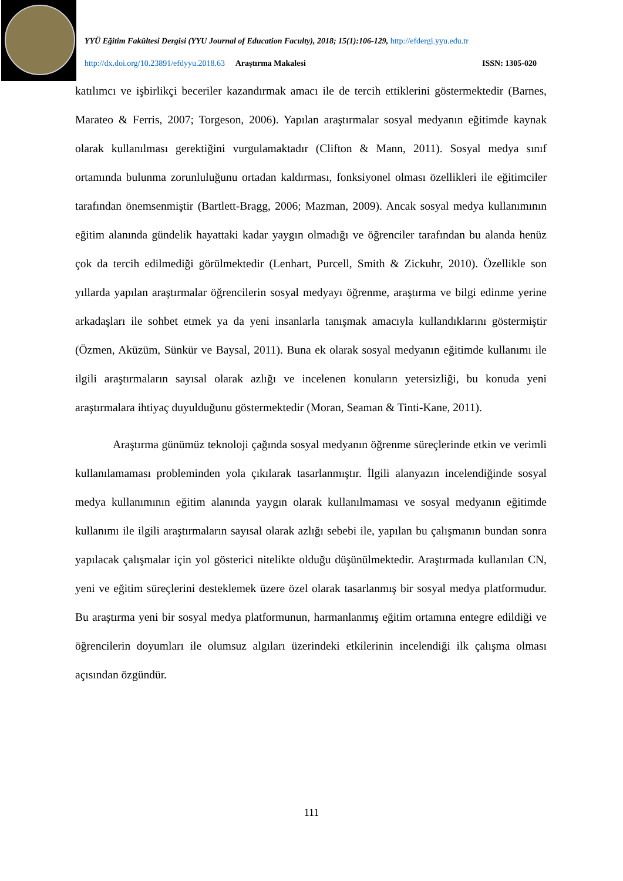YYÜ Eğitim Fakültesi Dergisi (YYU Journal of Education Faculty), 2018; 15(1):106-129, http://efdergi.yyu.edu.tr
http://dx.doi.org/10.23891/efdyyu.2018.63 Araştırma Makalesi ISSN: 1305-020
katılımcı ve işbirlikçi beceriler kazandırmak amacı ile de tercih ettiklerini göstermektedir (Barnes, Marateo & Ferris, 2007; Torgeson, 2006). Yapılan araştırmalar sosyal medyanın eğitimde kaynak olarak kullanılması gerektiğini vurgulamaktadır (Clifton & Mann, 2011). Sosyal medya sınıf ortamında bulunma zorunluluğunu ortadan kaldırması, fonksiyonel olması özellikleri ile eğitimciler tarafından önemsenmiştir (Bartlett-Bragg, 2006; Mazman, 2009). Ancak sosyal medya kullanımının eğitim alanında gündelik hayattaki kadar yaygın olmadığı ve öğrenciler tarafından bu alanda henüz çok da tercih edilmediği görülmektedir (Lenhart, Purcell, Smith & Zickuhr, 2010). Özellikle son yıllarda yapılan araştırmalar öğrencilerin sosyal medyayı öğrenme, araştırma ve bilgi edinme yerine arkadaşları ile sohbet etmek ya da yeni insanlarla tanışmak amacıyla kullandıklarını göstermiştir (Özmen, Aküzüm, Sünkür ve Baysal, 2011). Buna ek olarak sosyal medyanın eğitimde kullanımı ile ilgili araştırmaların sayısal olarak azlığı ve incelenen konuların yetersizliği, bu konuda yeni araştırmalara ihtiyaç duyulduğunu göstermektedir (Moran, Seaman & Tinti-Kane, 2011).
Araştırma günümüz teknoloji çağında sosyal medyanın öğrenme süreçlerinde etkin ve verimli kullanılamaması probleminden yola çıkılarak tasarlanmıştır. İlgili alanyazın incelendiğinde sosyal medya kullanımının eğitim alanında yaygın olarak kullanılmaması ve sosyal medyanın eğitimde kullanımı ile ilgili araştırmaların sayısal olarak azlığı sebebi ile, yapılan bu çalışmanın bundan sonra yapılacak çalışmalar için yol gösterici nitelikte olduğu düşünülmektedir. Araştırmada kullanılan CN, yeni ve eğitim süreçlerini desteklemek üzere özel olarak tasarlanmış bir sosyal medya platformudur. Bu araştırma yeni bir sosyal medya platformunun, harmanlanmış eğitim ortamına entegre edildiği ve öğrencilerin doyumları ile olumsuz algıları üzerindeki etkilerinin incelendiği ilk çalışma olması açısından özgündür.
111